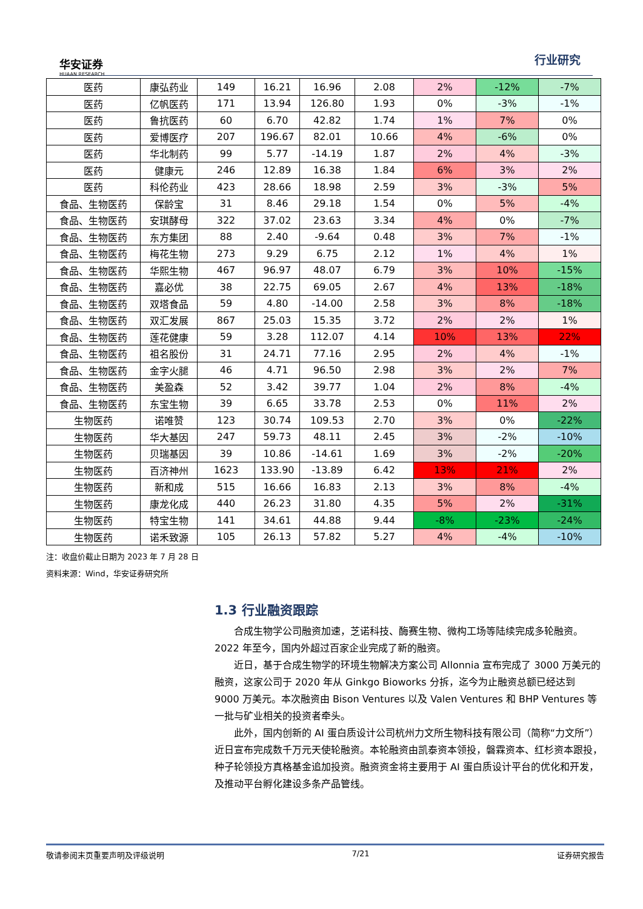华安证券
HUAAN RESEARCH
行业研究
| 医药 | 康弘药业 | 149 | 16.21 | 16.96 | 2.08 | 2% | -12% | -7% |
| 医药 | 亿帆医药 | 171 | 13.94 | 126.80 | 1.93 | 0% | -3% | -1% |
| 医药 | 鲁抗医药 | 60 | 6.70 | 42.82 | 1.74 | 1% | 7% | 0% |
| 医药 | 爱博医疗 | 207 | 196.67 | 82.01 | 10.66 | 4% | -6% | 0% |
| 医药 | 华北制药 | 99 | 5.77 | -14.19 | 1.87 | 2% | 4% | -3% |
| 医药 | 健康元 | 246 | 12.89 | 16.38 | 1.84 | 6% | 3% | 2% |
| 医药 | 科伦药业 | 423 | 28.66 | 18.98 | 2.59 | 3% | -3% | 5% |
| 食品、生物医药 | 保龄宝 | 31 | 8.46 | 29.18 | 1.54 | 0% | 5% | -4% |
| 食品、生物医药 | 安琪酵母 | 322 | 37.02 | 23.63 | 3.34 | 4% | 0% | -7% |
| 食品、生物医药 | 东方集团 | 88 | 2.40 | -9.64 | 0.48 | 3% | 7% | -1% |
| 食品、生物医药 | 梅花生物 | 273 | 9.29 | 6.75 | 2.12 | 1% | 4% | 1% |
| 食品、生物医药 | 华熙生物 | 467 | 96.97 | 48.07 | 6.79 | 3% | 10% | -15% |
| 食品、生物医药 | 嘉必优 | 38 | 22.75 | 69.05 | 2.67 | 4% | 13% | -18% |
| 食品、生物医药 | 双塔食品 | 59 | 4.80 | -14.00 | 2.58 | 3% | 8% | -18% |
| 食品、生物医药 | 双汇发展 | 867 | 25.03 | 15.35 | 3.72 | 2% | 2% | 1% |
| 食品、生物医药 | 莲花健康 | 59 | 3.28 | 112.07 | 4.14 | 10% | 13% | 22% |
| 食品、生物医药 | 祖名股份 | 31 | 24.71 | 77.16 | 2.95 | 2% | 4% | -1% |
| 食品、生物医药 | 金字火腿 | 46 | 4.71 | 96.50 | 2.98 | 3% | 2% | 7% |
| 食品、生物医药 | 美盈森 | 52 | 3.42 | 39.77 | 1.04 | 2% | 8% | -4% |
| 食品、生物医药 | 东宝生物 | 39 | 6.65 | 33.78 | 2.53 | 0% | 11% | 2% |
| 生物医药 | 诺唯赞 | 123 | 30.74 | 109.53 | 2.70 | 3% | 0% | -22% |
| 生物医药 | 华大基因 | 247 | 59.73 | 48.11 | 2.45 | 3% | -2% | -10% |
| 生物医药 | 贝瑞基因 | 39 | 10.86 | -14.61 | 1.69 | 3% | -2% | -20% |
| 生物医药 | 百济神州 | 1623 | 133.90 | -13.89 | 6.42 | 13% | 21% | 2% |
| 生物医药 | 新和成 | 515 | 16.66 | 16.83 | 2.13 | 3% | 8% | -4% |
| 生物医药 | 康龙化成 | 440 | 26.23 | 31.80 | 4.35 | 5% | 2% | -31% |
| 生物医药 | 特宝生物 | 141 | 34.61 | 44.88 | 9.44 | -8% | -23% | -24% |
| 生物医药 | 诺禾致源 | 105 | 26.13 | 57.82 | 5.27 | 4% | -4% | -10% |
注：收盘价截止日期为 2023 年 7 月 28 日
资料来源：Wind，华安证券研究所
1.3 行业融资跟踪
合成生物学公司融资加速，芝诺科技、酶赛生物、微构工场等陆续完成多轮融资。2022 年至今，国内外超过百家企业完成了新的融资。
近日，基于合成生物学的环境生物解决方案公司 Allonnia 宣布完成了 3000 万美元的融资，这家公司于 2020 年从 Ginkgo Bioworks 分拆，迄今为止融资总额已经达到 9000 万美元。本次融资由 Bison Ventures 以及 Valen Ventures 和 BHP Ventures 等一批与矿业相关的投资者牵头。
此外，国内创新的 AI 蛋白质设计公司杭州力文所生物科技有限公司（简称“力文所”）近日宣布完成数千万元天使轮融资。本轮融资由凯泰资本领投，磐霖资本、红杉资本跟投，种子轮领投方真格基金追加投资。融资资金将主要用于 AI 蛋白质设计平台的优化和开发，及推动平台孵化建设多条产品管线。
敬请参阅末页重要声明及评级说明 7/21 证券研究报告